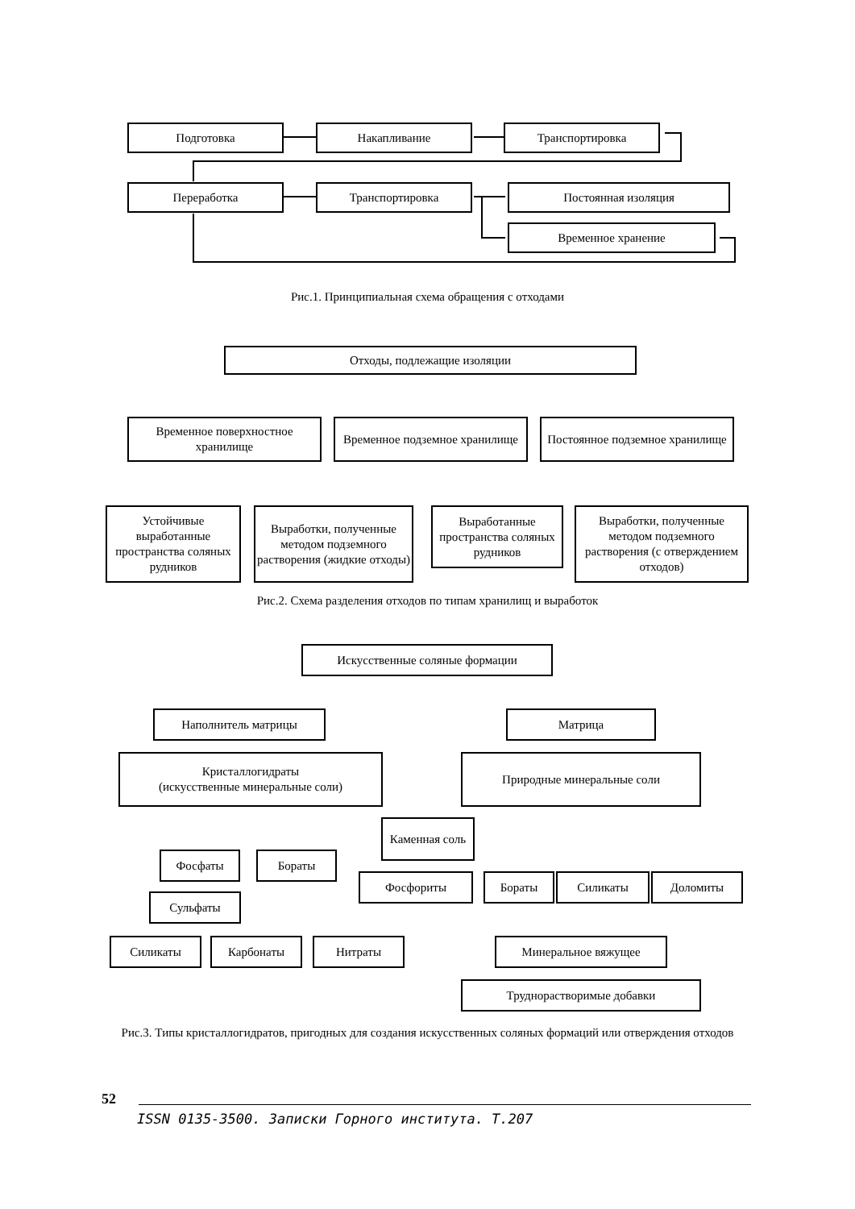Подготовка Накапливание Транспортировка
Переработка Транспортировка Постоянная изоляция
Временное хранение
Рис.1. Принципиальная схема обращения с отходами
Отходы, подлежащие изоляции
Временное поверхностное хранилище
Временное подземное хранилище
Постоянное подземное хранилище
Устойчивые выработанные пространства соляных рудников
Выработки, полученные методом подземного растворения (жидкие отходы)
Выработанные пространства соляных рудников
Выработки, полученные методом подземного растворения (с отверждением отходов)
Рис.2. Схема разделения отходов по типам хранилищ и выработок
Искусственные соляные формации
Наполнитель матрицы Матрица
Кристаллогидраты
(искусственные минеральные соли)
Природные минеральные соли
Каменная соль
Фосфаты Бораты
Сульфаты
Фосфориты Бораты Силикаты Доломиты
Силикаты Карбонаты Нитраты Минеральное вяжущее
Труднорастворимые добавки
Рис.3. Типы кристаллогидратов, пригодных для создания искусственных соляных формаций или отверждения отходов
52
ISSN 0135-3500. Записки Горного института. Т.207